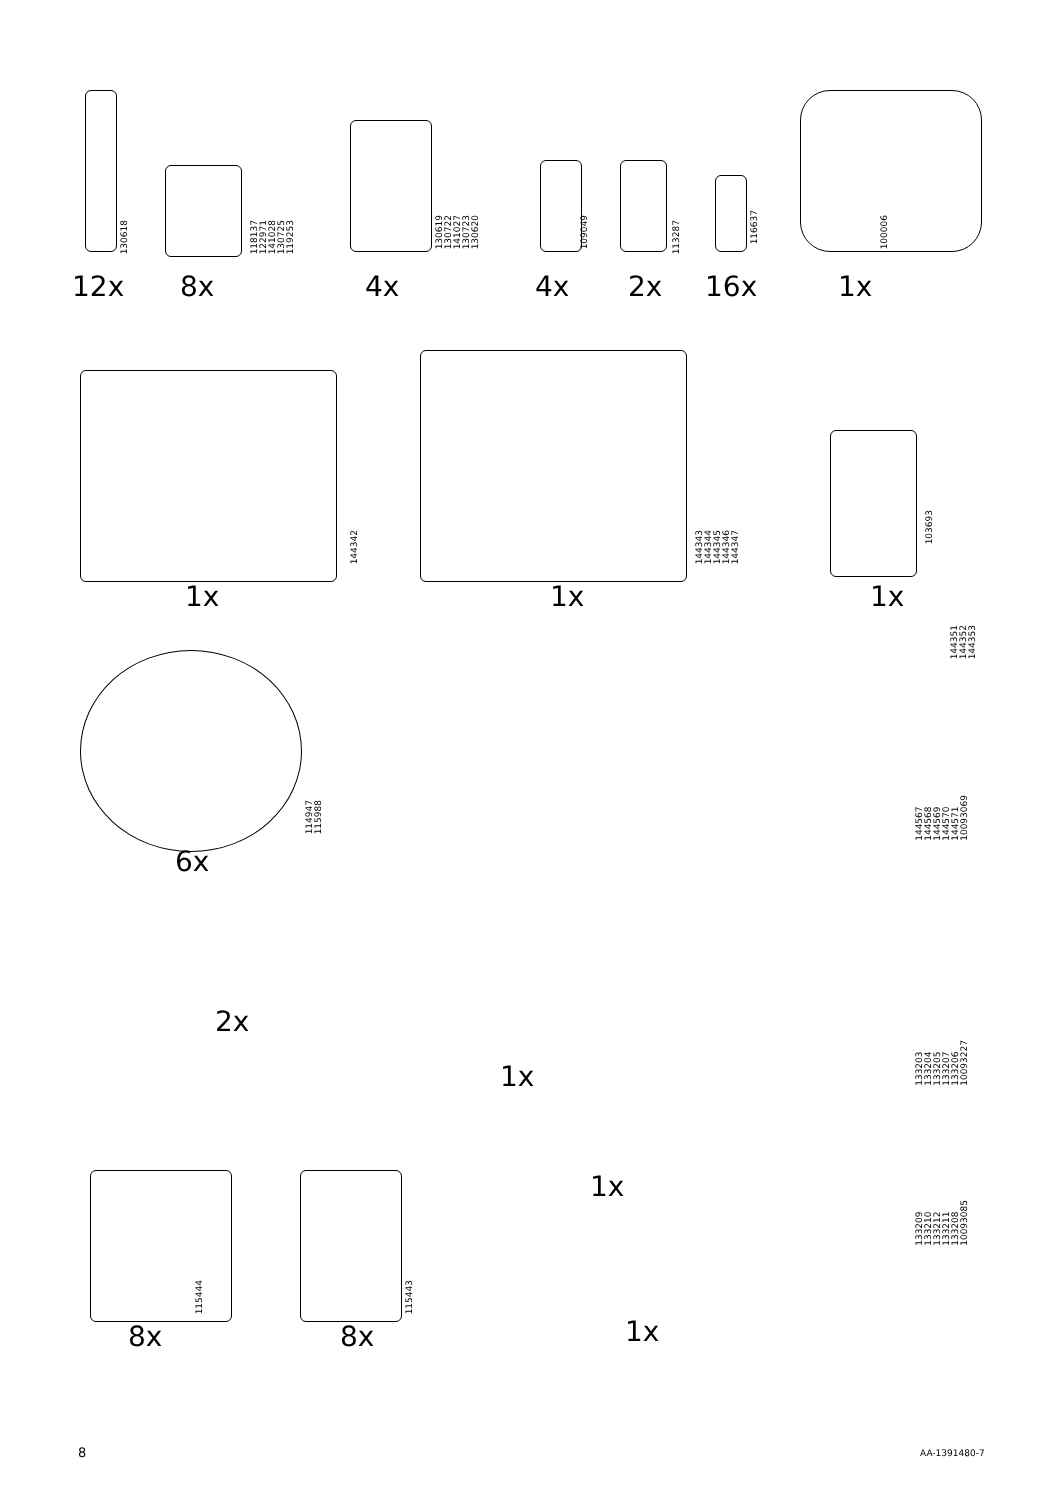130618
12x
118137
122971
141028
130725
119253
8x
130619
130722
141027
130723
130620
4x
109049
4x
113287
2x
116637
16x
100006
1x
144342
1x
144343
144344
144345
144346
144347
1x
103693
1x
114947
115988
6x
144351
144352
144353
2x
144567
144568
144569
144570
144571
10093069
1x
133203
133204
133205
133207
133206
10093227
1x
133209
133210
133212
133211
133208
10093085
1x
115444
8x
115443
8x
8 AA-1391480-7